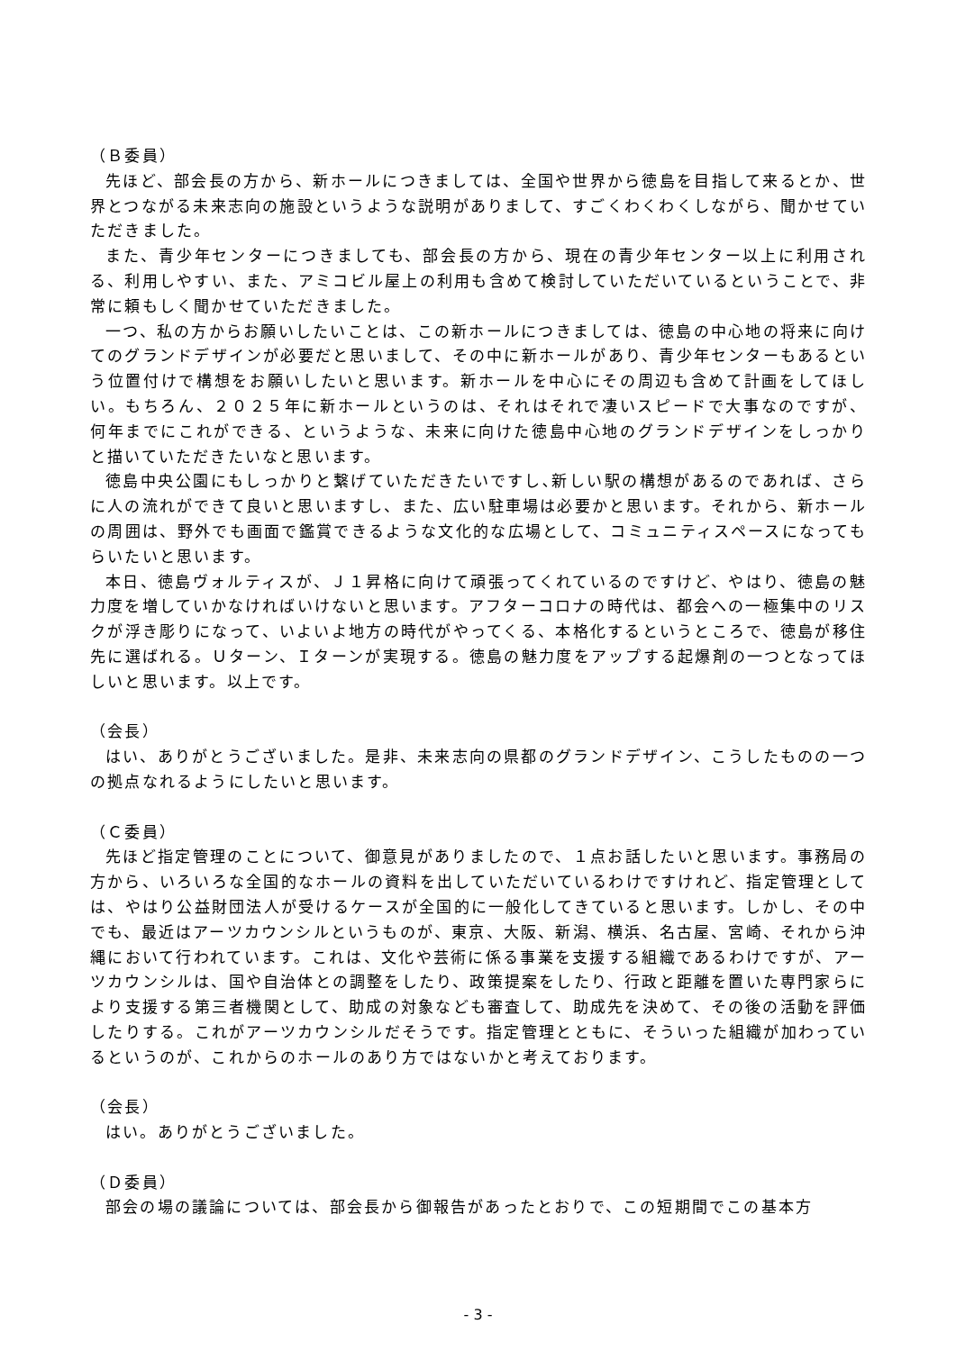（Ｂ委員）
先ほど、部会長の方から、新ホールにつきましては、全国や世界から徳島を目指して来るとか、世界とつながる未来志向の施設というような説明がありまして、すごくわくわくしながら、聞かせていただきました。
また、青少年センターにつきましても、部会長の方から、現在の青少年センター以上に利用される、利用しやすい、また、アミコビル屋上の利用も含めて検討していただいているということで、非常に頼もしく聞かせていただきました。
一つ、私の方からお願いしたいことは、この新ホールにつきましては、徳島の中心地の将来に向けてのグランドデザインが必要だと思いまして、その中に新ホールがあり、青少年センターもあるという位置付けで構想をお願いしたいと思います。新ホールを中心にその周辺も含めて計画をしてほしい。もちろん、２０２５年に新ホールというのは、それはそれで凄いスピードで大事なのですが、何年までにこれができる、というような、未来に向けた徳島中心地のグランドデザインをしっかりと描いていただきたいなと思います。
徳島中央公園にもしっかりと繋げていただきたいですし､新しい駅の構想があるのであれば、さらに人の流れができて良いと思いますし、また、広い駐車場は必要かと思います。それから、新ホールの周囲は、野外でも画面で鑑賞できるような文化的な広場として、コミュニティスペースになってもらいたいと思います。
本日、徳島ヴォルティスが、Ｊ１昇格に向けて頑張ってくれているのですけど、やはり、徳島の魅力度を増していかなければいけないと思います。アフターコロナの時代は、都会への一極集中のリスクが浮き彫りになって、いよいよ地方の時代がやってくる、本格化するというところで、徳島が移住先に選ばれる。Ｕターン、Ｉターンが実現する。徳島の魅力度をアップする起爆剤の一つとなってほしいと思います。以上です。
（会長）
はい、ありがとうございました。是非、未来志向の県都のグランドデザイン、こうしたものの一つの拠点なれるようにしたいと思います。
（Ｃ委員）
先ほど指定管理のことについて、御意見がありましたので、１点お話したいと思います。事務局の方から、いろいろな全国的なホールの資料を出していただいているわけですけれど、指定管理としては、やはり公益財団法人が受けるケースが全国的に一般化してきていると思います。しかし、その中でも、最近はアーツカウンシルというものが、東京、大阪、新潟、横浜、名古屋、宮崎、それから沖縄において行われています。これは、文化や芸術に係る事業を支援する組織であるわけですが、アーツカウンシルは、国や自治体との調整をしたり、政策提案をしたり、行政と距離を置いた専門家らにより支援する第三者機関として、助成の対象なども審査して、助成先を決めて、その後の活動を評価したりする。これがアーツカウンシルだそうです。指定管理とともに、そういった組織が加わっているというのが、これからのホールのあり方ではないかと考えております。
（会長）
はい。ありがとうございました。
（Ｄ委員）
部会の場の議論については、部会長から御報告があったとおりで、この短期間でこの基本方
- 3 -